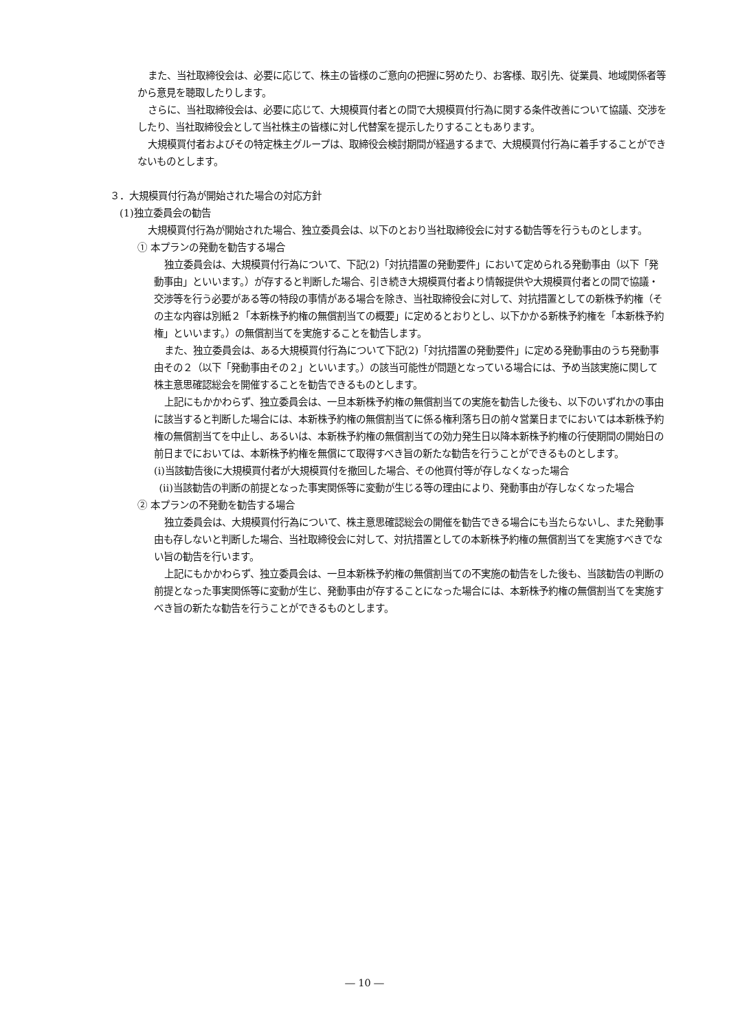また、当社取締役会は、必要に応じて、株主の皆様のご意向の把握に努めたり、お客様、取引先、従業員、地域関係者等から意見を聴取したりします。
さらに、当社取締役会は、必要に応じて、大規模買付者との間で大規模買付行為に関する条件改善について協議、交渉をしたり、当社取締役会として当社株主の皆様に対し代替案を提示したりすることもあります。
大規模買付者およびその特定株主グループは、取締役会検討期間が経過するまで、大規模買付行為に着手することができないものとします。
３．大規模買付行為が開始された場合の対応方針
(1)独立委員会の勧告
大規模買付行為が開始された場合、独立委員会は、以下のとおり当社取締役会に対する勧告等を行うものとします。
① 本プランの発動を勧告する場合
独立委員会は、大規模買付行為について、下記(2)「対抗措置の発動要件」において定められる発動事由（以下「発動事由」といいます。）が存すると判断した場合、引き続き大規模買付者より情報提供や大規模買付者との間で協議・交渉等を行う必要がある等の特段の事情がある場合を除き、当社取締役会に対して、対抗措置としての新株予約権（その主な内容は別紙２「本新株予約権の無償割当ての概要」に定めるとおりとし、以下かかる新株予約権を「本新株予約権」といいます。）の無償割当てを実施することを勧告します。
また、独立委員会は、ある大規模買付行為について下記(2)「対抗措置の発動要件」に定める発動事由のうち発動事由その２（以下「発動事由その２」といいます。）の該当可能性が問題となっている場合には、予め当該実施に関して株主意思確認総会を開催することを勧告できるものとします。
上記にもかかわらず、独立委員会は、一旦本新株予約権の無償割当ての実施を勧告した後も、以下のいずれかの事由に該当すると判断した場合には、本新株予約権の無償割当てに係る権利落ち日の前々営業日までにおいては本新株予約権の無償割当てを中止し、あるいは、本新株予約権の無償割当ての効力発生日以降本新株予約権の行使期間の開始日の前日までにおいては、本新株予約権を無償にて取得すべき旨の新たな勧告を行うことができるものとします。
(ⅰ)当該勧告後に大規模買付者が大規模買付を撤回した場合、その他買付等が存しなくなった場合
(ⅱ)当該勧告の判断の前提となった事実関係等に変動が生じる等の理由により、発動事由が存しなくなった場合
② 本プランの不発動を勧告する場合
独立委員会は、大規模買付行為について、株主意思確認総会の開催を勧告できる場合にも当たらないし、また発動事由も存しないと判断した場合、当社取締役会に対して、対抗措置としての本新株予約権の無償割当てを実施すべきでない旨の勧告を行います。
上記にもかかわらず、独立委員会は、一旦本新株予約権の無償割当ての不実施の勧告をした後も、当該勧告の判断の前提となった事実関係等に変動が生じ、発動事由が存することになった場合には、本新株予約権の無償割当てを実施すべき旨の新たな勧告を行うことができるものとします。
― 10 ―